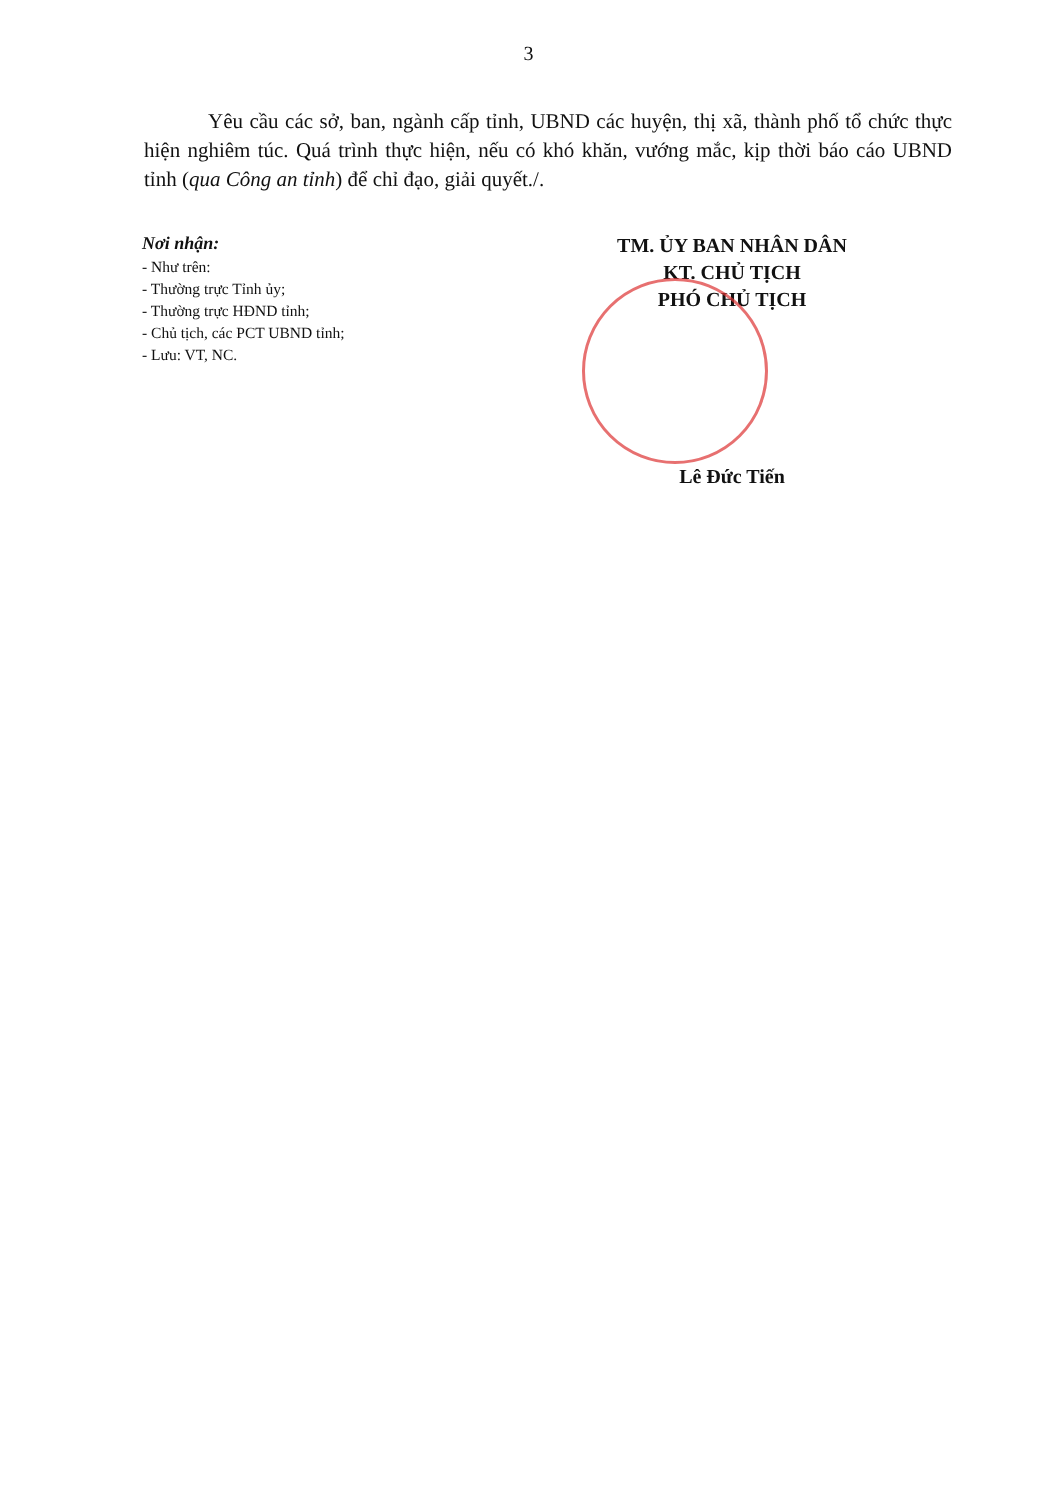3
Yêu cầu các sở, ban, ngành cấp tỉnh, UBND các huyện, thị xã, thành phố tổ chức thực hiện nghiêm túc. Quá trình thực hiện, nếu có khó khăn, vướng mắc, kịp thời báo cáo UBND tỉnh (qua Công an tỉnh) để chỉ đạo, giải quyết./.
Nơi nhận:
- Như trên:
- Thường trực Tỉnh ủy;
- Thường trực HĐND tỉnh;
- Chủ tịch, các PCT UBND tỉnh;
- Lưu: VT, NC.
TM. ỦY BAN NHÂN DÂN
KT. CHỦ TỊCH
PHÓ CHỦ TỊCH
Lê Đức Tiến